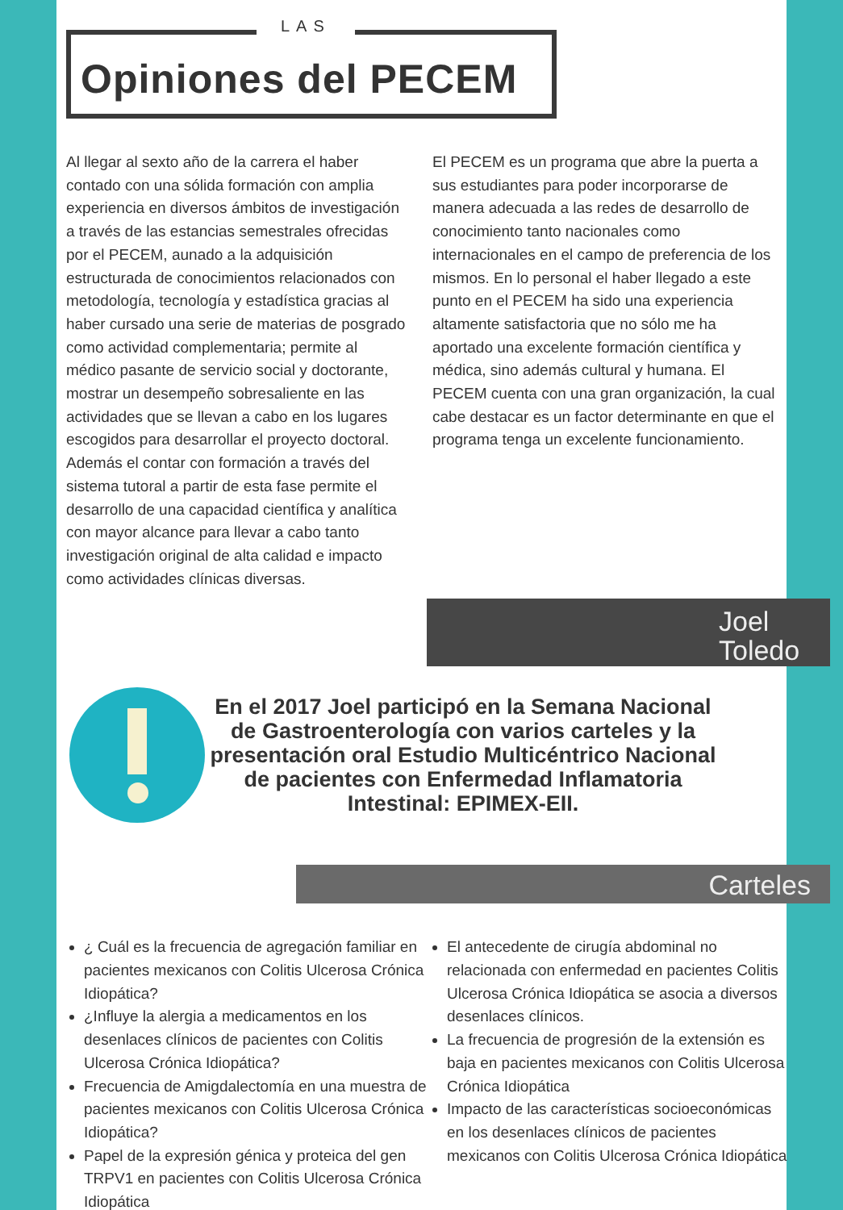LAS
Opiniones del PECEM
Al llegar al sexto año de la carrera el haber contado con una sólida formación con amplia experiencia en diversos ámbitos de investigación a través de las estancias semestrales ofrecidas por el PECEM, aunado a la adquisición estructurada de conocimientos relacionados con metodología, tecnología y estadística gracias al haber cursado una serie de materias de posgrado como actividad complementaria; permite al médico pasante de servicio social y doctorante, mostrar un desempeño sobresaliente en las actividades que se llevan a cabo en los lugares escogidos para desarrollar el proyecto doctoral. Además el contar con formación a través del sistema tutoral a partir de esta fase permite el desarrollo de una capacidad científica y analítica con mayor alcance para llevar a cabo tanto investigación original de alta calidad e impacto como actividades clínicas diversas.
El PECEM es un programa que abre la puerta a sus estudiantes para poder incorporarse de manera adecuada a las redes de desarrollo de conocimiento tanto nacionales como internacionales en el campo de preferencia de los mismos. En lo personal el haber llegado a este punto en el PECEM ha sido una experiencia altamente satisfactoria que no sólo me ha aportado una excelente formación científica y médica, sino además cultural y humana. El PECEM cuenta con una gran organización, la cual cabe destacar es un factor determinante en que el programa tenga un excelente funcionamiento.
Joel
Toledo
En el 2017 Joel participó en la Semana Nacional de Gastroenterología con varios carteles y la presentación oral Estudio Multicéntrico Nacional de pacientes con Enfermedad Inflamatoria Intestinal: EPIMEX-EII.
Carteles
¿ Cuál es la frecuencia de agregación familiar en pacientes mexicanos con Colitis Ulcerosa Crónica Idiopática?
¿Influye la alergia a medicamentos en los desenlaces clínicos de pacientes con Colitis Ulcerosa Crónica Idiopática?
Frecuencia de Amigdalectomía en una muestra de pacientes mexicanos con Colitis Ulcerosa Crónica Idiopática?
Papel de la expresión génica y proteica del gen TRPV1 en pacientes con Colitis Ulcerosa Crónica Idiopática
El antecedente de cirugía abdominal no relacionada con enfermedad en pacientes Colitis Ulcerosa Crónica Idiopática se asocia a diversos desenlaces clínicos.
La frecuencia de progresión de la extensión es baja en pacientes mexicanos con Colitis Ulcerosa Crónica Idiopática
Impacto de las características socioeconómicas en los desenlaces clínicos de pacientes mexicanos con Colitis Ulcerosa Crónica Idiopática